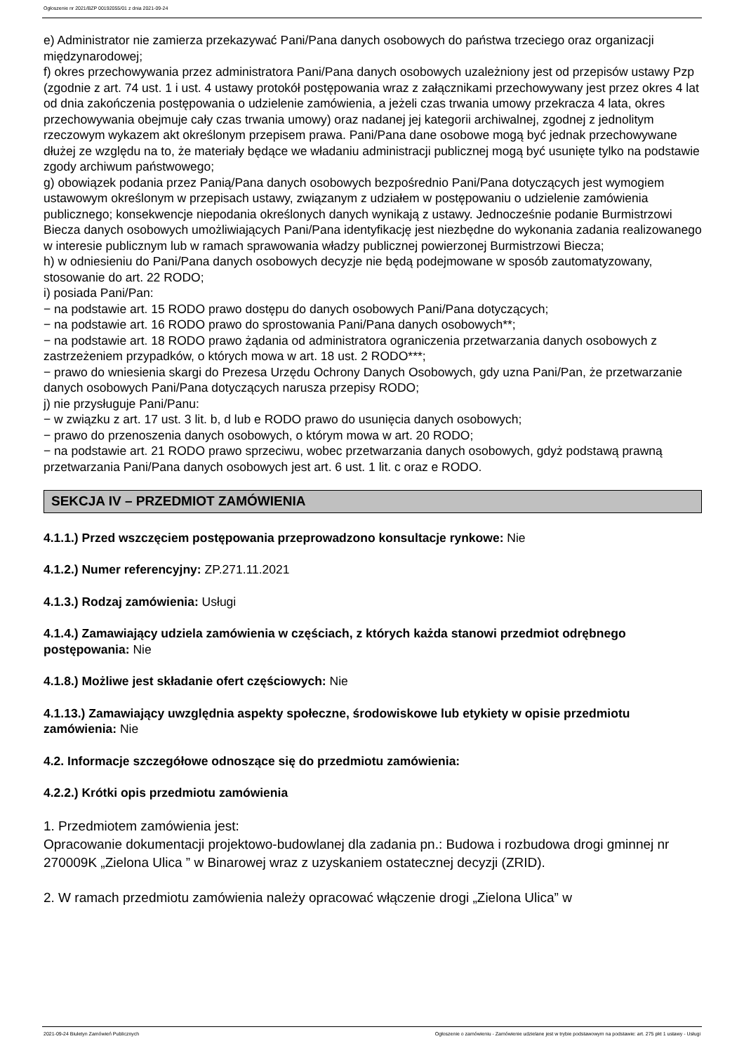Ogłoszenie nr 2021/BZP 00192055/01 z dnia 2021-09-24
e) Administrator nie zamierza przekazywać Pani/Pana danych osobowych do państwa trzeciego oraz organizacji międzynarodowej;
f) okres przechowywania przez administratora Pani/Pana danych osobowych uzależniony jest od przepisów ustawy Pzp (zgodnie z art. 74 ust. 1 i ust. 4 ustawy protokół postępowania wraz z załącznikami przechowywany jest przez okres 4 lat od dnia zakończenia postępowania o udzielenie zamówienia, a jeżeli czas trwania umowy przekracza 4 lata, okres przechowywania obejmuje cały czas trwania umowy) oraz nadanej jej kategorii archiwalnej, zgodnej z jednolitym rzeczowym wykazem akt określonym przepisem prawa. Pani/Pana dane osobowe mogą być jednak przechowywane dłużej ze względu na to, że materiały będące we władaniu administracji publicznej mogą być usunięte tylko na podstawie zgody archiwum państwowego;
g) obowiązek podania przez Panią/Pana danych osobowych bezpośrednio Pani/Pana dotyczących jest wymogiem ustawowym określonym w przepisach ustawy, związanym z udziałem w postępowaniu o udzielenie zamówienia publicznego; konsekwencje niepodania określonych danych wynikają z ustawy. Jednocześnie podanie Burmistrzowi Biecza danych osobowych umożliwiających Pani/Pana identyfikację jest niezbędne do wykonania zadania realizowanego w interesie publicznym lub w ramach sprawowania władzy publicznej powierzonej Burmistrzowi Biecza;
h) w odniesieniu do Pani/Pana danych osobowych decyzje nie będą podejmowane w sposób zautomatyzowany, stosowanie do art. 22 RODO;
i) posiada Pani/Pan:
− na podstawie art. 15 RODO prawo dostępu do danych osobowych Pani/Pana dotyczących;
− na podstawie art. 16 RODO prawo do sprostowania Pani/Pana danych osobowych**;
− na podstawie art. 18 RODO prawo żądania od administratora ograniczenia przetwarzania danych osobowych z zastrzeżeniem przypadków, o których mowa w art. 18 ust. 2 RODO***;
− prawo do wniesienia skargi do Prezesa Urzędu Ochrony Danych Osobowych, gdy uzna Pani/Pan, że przetwarzanie danych osobowych Pani/Pana dotyczących narusza przepisy RODO;
j) nie przysługuje Pani/Panu:
− w związku z art. 17 ust. 3 lit. b, d lub e RODO prawo do usunięcia danych osobowych;
− prawo do przenoszenia danych osobowych, o którym mowa w art. 20 RODO;
− na podstawie art. 21 RODO prawo sprzeciwu, wobec przetwarzania danych osobowych, gdyż podstawą prawną przetwarzania Pani/Pana danych osobowych jest art. 6 ust. 1 lit. c oraz e RODO.
SEKCJA IV – PRZEDMIOT ZAMÓWIENIA
4.1.1.) Przed wszczęciem postępowania przeprowadzono konsultacje rynkowe: Nie
4.1.2.) Numer referencyjny: ZP.271.11.2021
4.1.3.) Rodzaj zamówienia: Usługi
4.1.4.) Zamawiający udziela zamówienia w częściach, z których każda stanowi przedmiot odrębnego postępowania: Nie
4.1.8.) Możliwe jest składanie ofert częściowych: Nie
4.1.13.) Zamawiający uwzględnia aspekty społeczne, środowiskowe lub etykiety w opisie przedmiotu zamówienia: Nie
4.2. Informacje szczegółowe odnoszące się do przedmiotu zamówienia:
4.2.2.) Krótki opis przedmiotu zamówienia
1. Przedmiotem zamówienia jest:
Opracowanie dokumentacji projektowo-budowlanej dla zadania pn.: Budowa i rozbudowa drogi gminnej nr 270009K „Zielona Ulica ” w Binarowej wraz z uzyskaniem ostatecznej decyzji (ZRID).
2. W ramach przedmiotu zamówienia należy opracować włączenie drogi „Zielona Ulica” w
2021-09-24 Biuletyn Zamówień Publicznych Ogłoszenie o zamówieniu - Zamówienie udzielane jest w trybie podstawowym na podstawie: art. 275 pkt 1 ustawy - Usługi